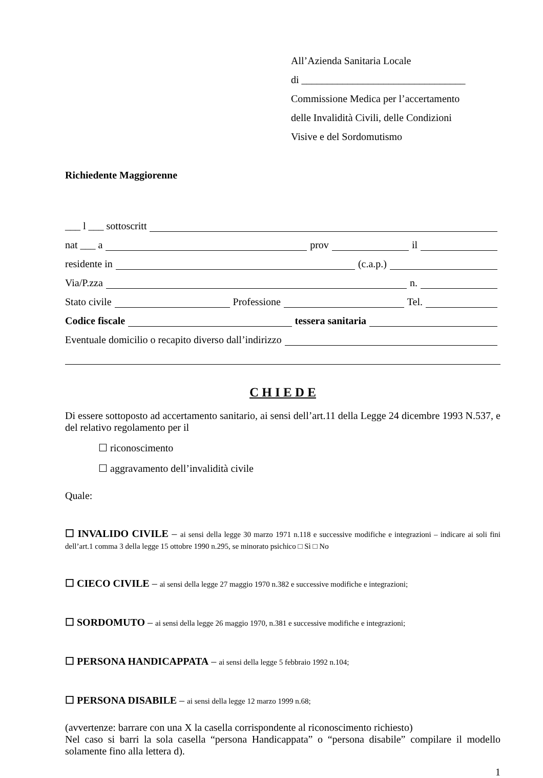All’Azienda Sanitaria Locale
di ________________________________
Commissione Medica per l’accertamento
delle Invalidità Civili, delle Condizioni
Visive e del Sordomutismo
Richiedente Maggiorenne
___ l ___ sottoscritt
nat ___ a prov il
residente in (c.a.p.)
Via/P.zza n.
Stato civile Professione Tel.
Codice fiscale tessera sanitaria
Eventuale domicilio o recapito diverso dall’indirizzo
C H I E D E
Di essere sottoposto ad accertamento sanitario, ai sensi dell’art.11 della Legge 24 dicembre 1993 N.537, e del relativo regolamento per il
☐ riconoscimento
☐ aggravamento dell’invalidità civile
Quale:
☐ INVALIDO CIVILE – ai sensi della legge 30 marzo 1971 n.118 e successive modifiche e integrazioni – indicare ai soli fini dell’art.1 comma 3 della legge 15 ottobre 1990 n.295, se minorato psichico □ Sì □ No
☐ CIECO CIVILE – ai sensi della legge 27 maggio 1970 n.382 e successive modifiche e integrazioni;
☐ SORDOMUTO – ai sensi della legge 26 maggio 1970, n.381 e successive modifiche e integrazioni;
☐ PERSONA HANDICAPPATA – ai sensi della legge 5 febbraio 1992 n.104;
☐ PERSONA DISABILE – ai sensi della legge 12 marzo 1999 n.68;
(avvertenze: barrare con una X la casella corrispondente al riconoscimento richiesto)
Nel caso si barri la sola casella “persona Handicappata” o “persona disabile” compilare il modello solamente fino alla lettera d).
1